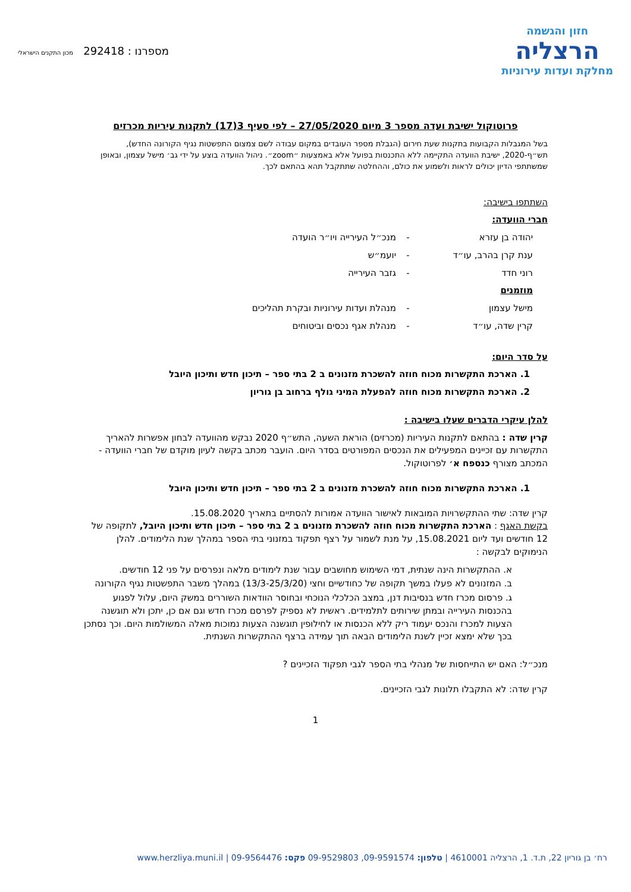חזון והגשמה
הרצליה
מחלקת ועדות עירוניות
מספרנו : 292418 מכון התקנים הישראלי
פרוטוקול ישיבת ועדה מספר 3 מיום 27/05/2020 – לפי סעיף 3(17) לתקנות עיריות מכרזים
בשל המגבלות הקבועות בתקנות שעת חירום (הגבלת מספר העובדים במקום עבודה לשם צמצום התפשטות נגיף הקורונה החדש), תש״ף-2020, ישיבת הוועדה התקיימה ללא התכנסות בפועל אלא באמצעות ״zoom״. ניהול הוועדה בוצע על ידי גב׳ מישל עצמון, ובאופן שמשתתפי הדיון יכולים לראות ולשמוע את כולם, וההחלטה שתתקבל תהא בהתאם לכך.
השתתפו בישיבה:
חברי הוועדה:
יהודה בן עזרא - מנכ״ל העירייה ויו״ר הועדה
ענת קרן בהרב, עו״ד - יועמ״ש
רוני חדד - גזבר העירייה
מוזמנים
מישל עצמון - מנהלת ועדות עירוניות ובקרת תהליכים
קרין שדה, עו״ד - מנהלת אגף נכסים וביטוחים
על סדר היום:
1. הארכת התקשרות מכוח חוזה להשכרת מזנונים ב 2 בתי ספר – תיכון חדש ותיכון היובל
2. הארכת התקשרות מכוח חוזה להפעלת המיני גולף ברחוב בן גוריון
להלן עיקרי הדברים שעלו בישיבה :
קרין שדה : בהתאם לתקנות העיריות (מכרזים) הוראת השעה, התש״ף 2020 נבקש מהוועדה לבחון אפשרות להאריך התקשרות עם זכיינים המפעילים את הנכסים המפורטים בסדר היום. הועבר מכתב בקשה לעיון מוקדם של חברי הוועדה - המכתב מצורף כנספח א׳ לפרוטוקול.
1. הארכת התקשרות מכוח חוזה להשכרת מזנונים ב 2 בתי ספר – תיכון חדש ותיכון היובל
קרין שדה: שתי ההתקשרויות המובאות לאישור הוועדה אמורות להסתיים בתאריך 15.08.2020.
בקשת האגף : הארכת התקשרות מכוח חוזה להשכרת מזנונים ב 2 בתי ספר – תיכון חדש ותיכון היובל, לתקופה של 12 חודשים ועד ליום 15.08.2021, על מנת לשמור על רצף תפקוד במזנוני בתי הספר במהלך שנת הלימודים. להלן הנימוקים לבקשה :
א. ההתקשרות הינה שנתית, דמי השימוש מחושבים עבור שנת לימודים מלאה ונפרסים על פני 12 חודשים.
ב. המזנונים לא פעלו במשך תקופה של כחודשיים וחצי (13/3-25/3/20) במהלך משבר התפשטות נגיף הקורונה
ג. פרסום מכרז חדש בנסיבות דנן, במצב הכלכלי הנוכחי ובחוסר הוודאות השוררים במשק היום, עלול לפגוע בהכנסות העירייה ובמתן שירותים לתלמידים. ראשית לא נספיק לפרסם מכרז חדש וגם אם כן, יתכן ולא תוגשנה הצעות למכרז והנכס יעמוד ריק ללא הכנסות או לחילופין תוגשנה הצעות נמוכות מאלה המשולמות היום. וכך נסתכן בכך שלא ימצא זכיין לשנת הלימודים הבאה תוך עמידה ברצף ההתקשרות השנתית.
מנכ״ל: האם יש התייחסות של מנהלי בתי הספר לגבי תפקוד הזכיינים ?
קרין שדה: לא התקבלו תלונות לגבי הזכיינים.
1
רח׳ בן גוריון 22, ת.ד. 1, הרצליה 4610001 | טלפון: 09-9591574, 09-9529803 פקס: 09-9564476 | www.herzliya.muni.il